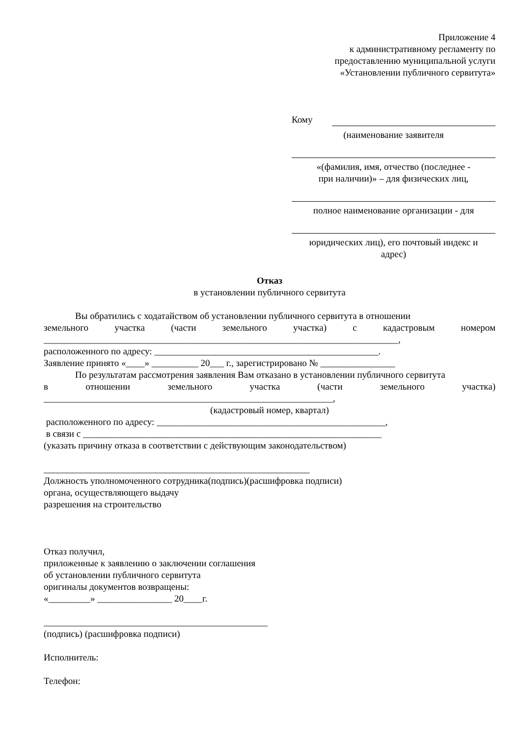Приложение 4
к административному регламенту по
предоставлению муниципальной услуги
«Установлении публичного сервитута»
Кому
(наименование заявителя
«(фамилия, имя, отчество (последнее -
при наличии)» – для физических лиц,
полное наименование организации - для
юридических лиц), его почтовый индекс и
адрес)
Отказ
в установлении публичного сервитута
Вы обратились с ходатайством об установлении публичного сервитута в отношении
земельного участка (части земельного участка) с кадастровым номером
____________________________________________________________________________,
расположенного по адресу: ________________________________________________.
Заявление принято «____» __________ 20___ г., зарегистрировано № ________________
По результатам рассмотрения заявления Вам отказано в установлении публичного сервитута
в отношении земельного участка (части земельного участка)
______________________________________________________________,
(кадастровый номер, квартал)
расположенного по адресу: _________________________________________________,
в связи с ________________________________________________________________
(указать причину отказа в соответствии с действующим законодательством)
_________________________________________________________
Должность уполномоченного сотрудника(подпись)(расшифровка подписи)
органа, осуществляющего выдачу
разрешения на строительство
Отказ получил,
приложенные к заявлению о заключении соглашения
об установлении публичного сервитута
оригиналы документов возвращены:
«_________» ________________ 20____г.
________________________________________________
(подпись) (расшифровка подписи)
Исполнитель:
Телефон: